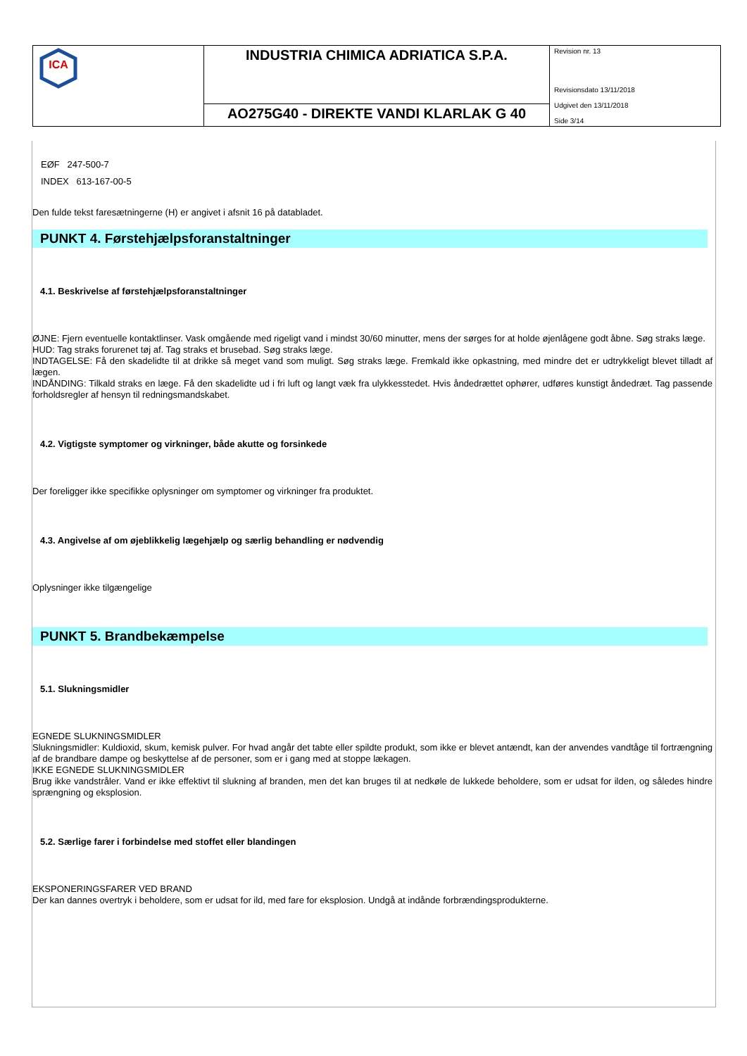| ICA | INDUSTRIA CHIMICA ADRIATICA S.P.A. | Revision nr. 13 Revisionsdato 13/11/2018 Udgivet den 13/11/2018 Side 3/14 |
| | AO275G40 - DIREKTE VANDI KLARLAK G 40 | |
EØF 247-500-7
INDEX 613-167-00-5
Den fulde tekst faresætningerne (H) er angivet i afsnit 16 på databladet.
PUNKT 4. Førstehjælpsforanstaltninger
4.1. Beskrivelse af førstehjælpsforanstaltninger
ØJNE: Fjern eventuelle kontaktlinser. Vask omgående med rigeligt vand i mindst 30/60 minutter, mens der sørges for at holde øjenlågene godt åbne. Søg straks læge.
HUD: Tag straks forurenet tøj af. Tag straks et brusebad. Søg straks læge.
INDTAGELSE: Få den skadelidte til at drikke så meget vand som muligt. Søg straks læge. Fremkald ikke opkastning, med mindre det er udtrykkeligt blevet tilladt af lægen.
INDÅNDING: Tilkald straks en læge. Få den skadelidte ud i fri luft og langt væk fra ulykkesstedet. Hvis åndedrættet ophører, udføres kunstigt åndedræt. Tag passende forholdsregler af hensyn til redningsmandskabet.
4.2. Vigtigste symptomer og virkninger, både akutte og forsinkede
Der foreligger ikke specifikke oplysninger om symptomer og virkninger fra produktet.
4.3. Angivelse af om øjeblikkelig lægehjælp og særlig behandling er nødvendig
Oplysninger ikke tilgængelige
PUNKT 5. Brandbekæmpelse
5.1. Slukningsmidler
EGNEDE SLUKNINGSMIDLER
Slukningsmidler: Kuldioxid, skum, kemisk pulver. For hvad angår det tabte eller spildte produkt, som ikke er blevet antændt, kan der anvendes vandtåge til fortrængning af de brandbare dampe og beskyttelse af de personer, som er i gang med at stoppe lækagen.
IKKE EGNEDE SLUKNINGSMIDLER
Brug ikke vandstråler. Vand er ikke effektivt til slukning af branden, men det kan bruges til at nedkøle de lukkede beholdere, som er udsat for ilden, og således hindre sprængning og eksplosion.
5.2. Særlige farer i forbindelse med stoffet eller blandingen
EKSPONERINGSFARER VED BRAND
Der kan dannes overtryk i beholdere, som er udsat for ild, med fare for eksplosion. Undgå at indånde forbrændingsprodukterne.